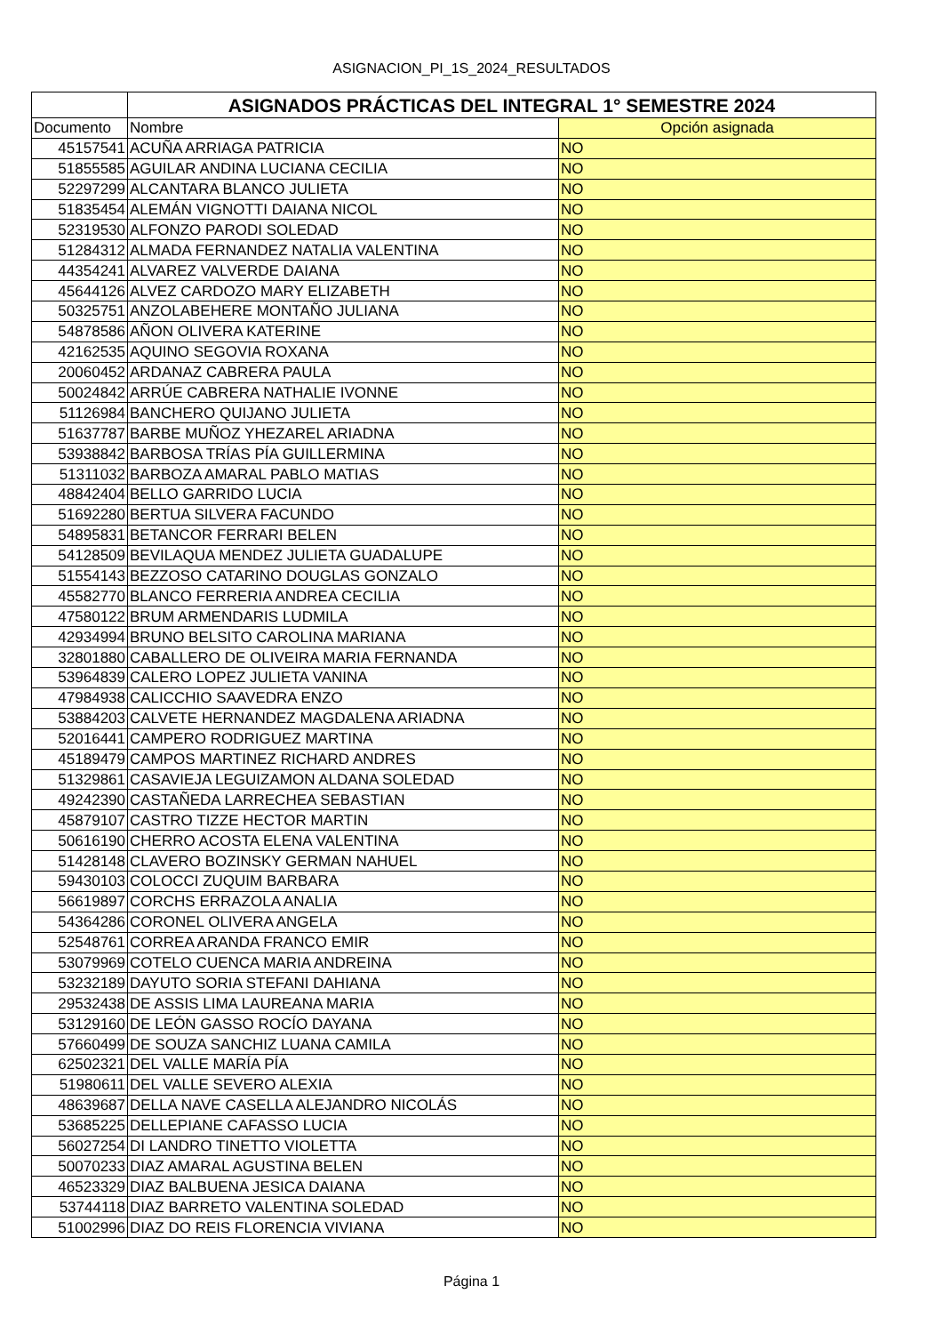ASIGNACION_PI_1S_2024_RESULTADOS
| | ASIGNADOS PRÁCTICAS DEL INTEGRAL 1° SEMESTRE 2024 | |
| Documento | Nombre | Opción asignada |
| 45157541 | ACUÑA ARRIAGA PATRICIA | NO |
| 51855585 | AGUILAR ANDINA LUCIANA CECILIA | NO |
| 52297299 | ALCANTARA BLANCO JULIETA | NO |
| 51835454 | ALEMÁN VIGNOTTI DAIANA NICOL | NO |
| 52319530 | ALFONZO PARODI SOLEDAD | NO |
| 51284312 | ALMADA FERNANDEZ NATALIA VALENTINA | NO |
| 44354241 | ALVAREZ VALVERDE DAIANA | NO |
| 45644126 | ALVEZ CARDOZO MARY ELIZABETH | NO |
| 50325751 | ANZOLABEHERE MONTAÑO JULIANA | NO |
| 54878586 | AÑON OLIVERA KATERINE | NO |
| 42162535 | AQUINO SEGOVIA ROXANA | NO |
| 20060452 | ARDANAZ CABRERA PAULA | NO |
| 50024842 | ARRÚE CABRERA NATHALIE IVONNE | NO |
| 51126984 | BANCHERO QUIJANO JULIETA | NO |
| 51637787 | BARBE MUÑOZ YHEZAREL ARIADNA | NO |
| 53938842 | BARBOSA TRÍAS PÍA GUILLERMINA | NO |
| 51311032 | BARBOZA AMARAL PABLO MATIAS | NO |
| 48842404 | BELLO GARRIDO LUCIA | NO |
| 51692280 | BERTUA SILVERA FACUNDO | NO |
| 54895831 | BETANCOR FERRARI BELEN | NO |
| 54128509 | BEVILAQUA MENDEZ JULIETA GUADALUPE | NO |
| 51554143 | BEZZOSO CATARINO DOUGLAS GONZALO | NO |
| 45582770 | BLANCO FERRERIA ANDREA CECILIA | NO |
| 47580122 | BRUM ARMENDARIS LUDMILA | NO |
| 42934994 | BRUNO BELSITO CAROLINA MARIANA | NO |
| 32801880 | CABALLERO DE OLIVEIRA MARIA FERNANDA | NO |
| 53964839 | CALERO LOPEZ JULIETA VANINA | NO |
| 47984938 | CALICCHIO SAAVEDRA ENZO | NO |
| 53884203 | CALVETE HERNANDEZ MAGDALENA ARIADNA | NO |
| 52016441 | CAMPERO RODRIGUEZ MARTINA | NO |
| 45189479 | CAMPOS MARTINEZ RICHARD ANDRES | NO |
| 51329861 | CASAVIEJA LEGUIZAMON ALDANA SOLEDAD | NO |
| 49242390 | CASTAÑEDA LARRECHEA SEBASTIAN | NO |
| 45879107 | CASTRO TIZZE HECTOR MARTIN | NO |
| 50616190 | CHERRO ACOSTA ELENA VALENTINA | NO |
| 51428148 | CLAVERO BOZINSKY GERMAN NAHUEL | NO |
| 59430103 | COLOCCI ZUQUIM BARBARA | NO |
| 56619897 | CORCHS ERRAZOLA ANALIA | NO |
| 54364286 | CORONEL OLIVERA ANGELA | NO |
| 52548761 | CORREA ARANDA FRANCO EMIR | NO |
| 53079969 | COTELO CUENCA MARIA ANDREINA | NO |
| 53232189 | DAYUTO SORIA STEFANI DAHIANA | NO |
| 29532438 | DE ASSIS LIMA LAUREANA MARIA | NO |
| 53129160 | DE LEÓN GASSO ROCÍO DAYANA | NO |
| 57660499 | DE SOUZA SANCHIZ LUANA CAMILA | NO |
| 62502321 | DEL VALLE MARÍA PÍA | NO |
| 51980611 | DEL VALLE SEVERO ALEXIA | NO |
| 48639687 | DELLA NAVE CASELLA ALEJANDRO NICOLÁS | NO |
| 53685225 | DELLEPIANE CAFASSO LUCIA | NO |
| 56027254 | DI LANDRO TINETTO VIOLETTA | NO |
| 50070233 | DIAZ AMARAL AGUSTINA BELEN | NO |
| 46523329 | DIAZ BALBUENA JESICA DAIANA | NO |
| 53744118 | DIAZ BARRETO VALENTINA SOLEDAD | NO |
| 51002996 | DIAZ DO REIS FLORENCIA VIVIANA | NO |
Página 1